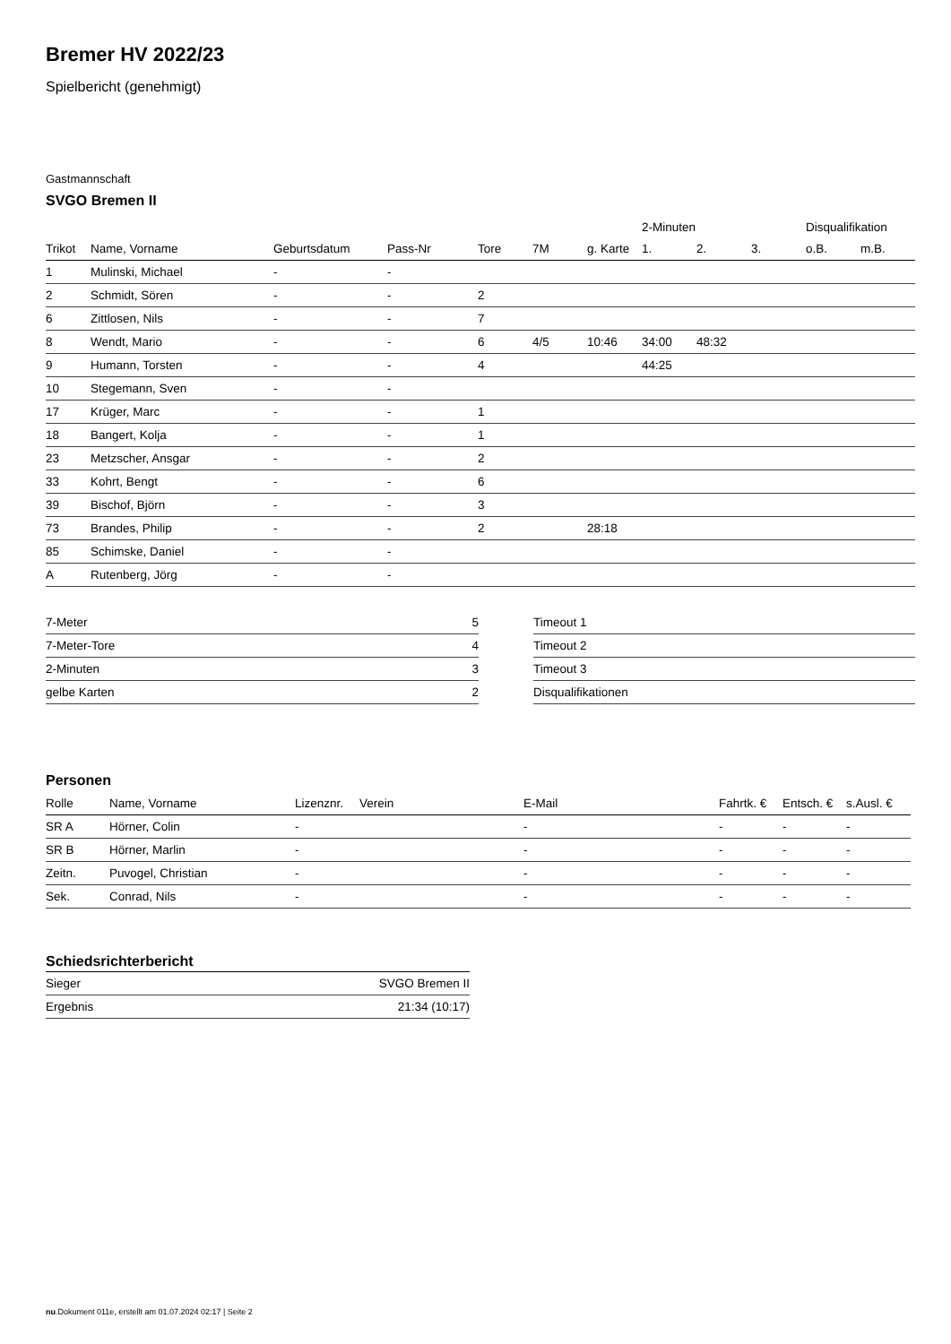Bremer HV 2022/23
Spielbericht (genehmigt)
Gastmannschaft
SVGO Bremen II
| | | | | | | | 2-Minuten | | | Disqualifikation | |
| --- | --- | --- | --- | --- | --- | --- | --- | --- | --- | --- | --- |
| Trikot | Name, Vorname | Geburtsdatum | Pass-Nr | Tore | 7M | g. Karte | 1. | 2. | 3. | o.B. | m.B. |
| 1 | Mulinski, Michael | - | - | | | | | | | | |
| 2 | Schmidt, Sören | - | - | 2 | | | | | | | |
| 6 | Zittlosen, Nils | - | - | 7 | | | | | | | |
| 8 | Wendt, Mario | - | - | 6 | 4/5 | 10:46 | 34:00 | 48:32 | | | |
| 9 | Humann, Torsten | - | - | 4 | | | 44:25 | | | | |
| 10 | Stegemann, Sven | - | - | | | | | | | | |
| 17 | Krüger, Marc | - | - | 1 | | | | | | | |
| 18 | Bangert, Kolja | - | - | 1 | | | | | | | |
| 23 | Metzscher, Ansgar | - | - | 2 | | | | | | | |
| 33 | Kohrt, Bengt | - | - | 6 | | | | | | | |
| 39 | Bischof, Björn | - | - | 3 | | | | | | | |
| 73 | Brandes, Philip | - | - | 2 | | 28:18 | | | | | |
| 85 | Schimske, Daniel | - | - | | | | | | | | |
| A | Rutenberg, Jörg | - | - | | | | | | | | |
| 7-Meter | 5 |
| 7-Meter-Tore | 4 |
| 2-Minuten | 3 |
| gelbe Karten | 2 |
| Timeout 1 |
| Timeout 2 |
| Timeout 3 |
| Disqualifikationen |
Personen
| Rolle | Name, Vorname | Lizenznr. | Verein | E-Mail | Fahrtk. € | Entsch. € | s.Ausl. € |
| --- | --- | --- | --- | --- | --- | --- | --- |
| SR A | Hörner, Colin | - | | - | - | - | - |
| SR B | Hörner, Marlin | - | | - | - | - | - |
| Zeitn. | Puvogel, Christian | - | | - | - | - | - |
| Sek. | Conrad, Nils | - | | - | - | - | - |
Schiedsrichterbericht
| Sieger | SVGO Bremen II |
| Ergebnis | 21:34 (10:17) |
nu.Dokument 011e, erstellt am 01.07.2024 02:17 | Seite 2